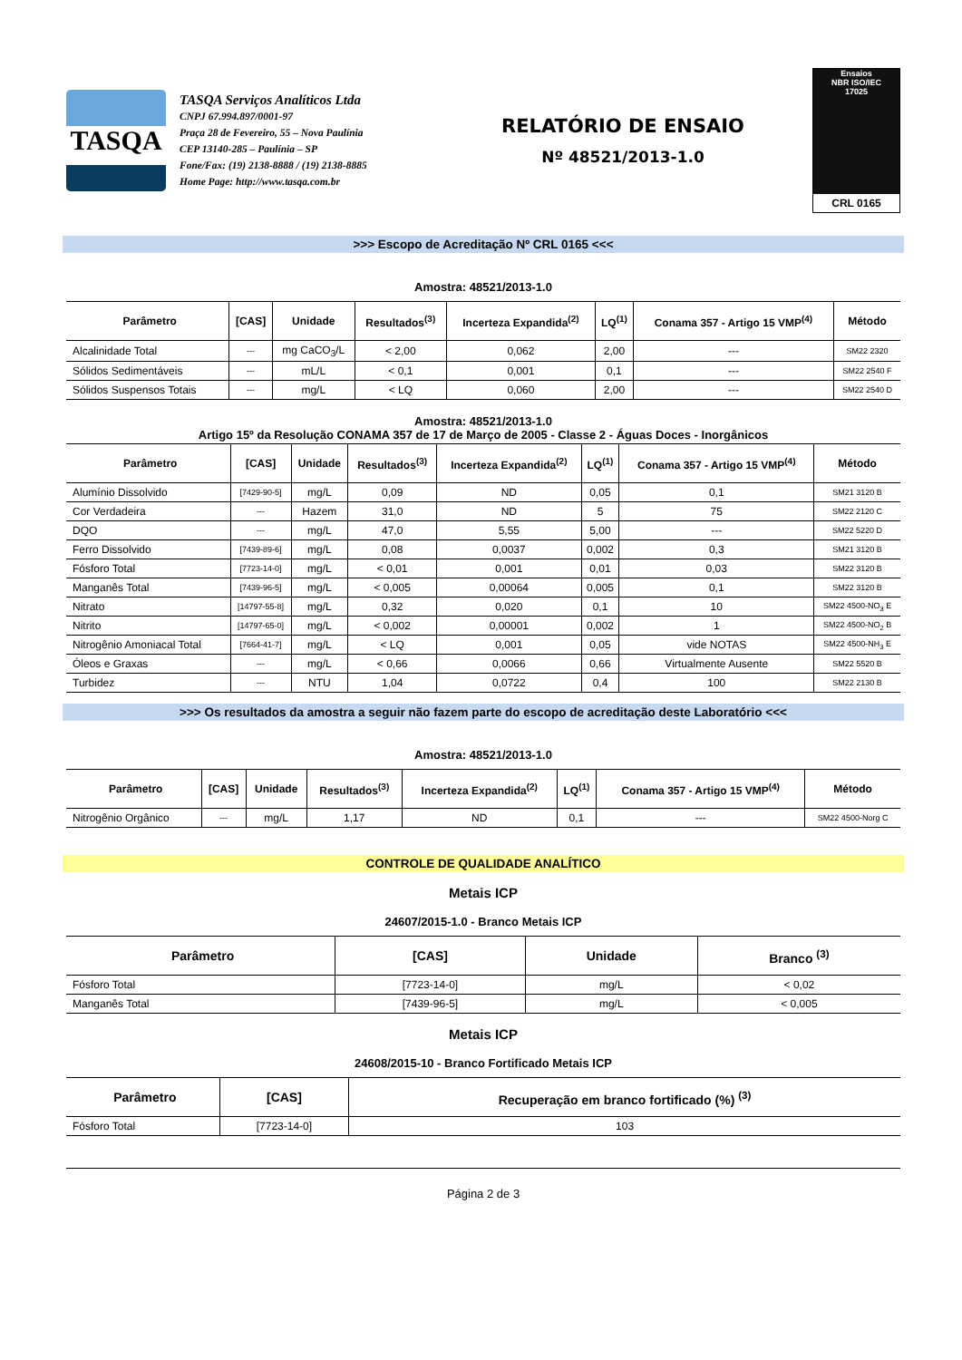TASQA
TASQA Serviços Analíticos Ltda
CNPJ 67.994.897/0001-97
Praça 28 de Fevereiro, 55 – Nova Paulínia
CEP 13140-285 – Paulínia – SP
Fone/Fax: (19) 2138-8888 / (19) 2138-8885
Home Page: http://www.tasqa.com.br
RELATÓRIO DE ENSAIO
Nº 48521/2013-1.0
Ensaios
NBR ISO/IEC
17025
CRL 0165
>>> Escopo de Acreditação Nº CRL 0165 <<<
Amostra: 48521/2013-1.0
| Parâmetro | [CAS] | Unidade | Resultados<sup>(3)</sup> | Incerteza Expandida<sup>(2)</sup> | LQ<sup>(1)</sup> | Conama 357 - Artigo 15 VMP<sup>(4)</sup> | Método |
| --- | --- | --- | --- | --- | --- | --- | --- |
| Alcalinidade Total | --- | mg CaCO<sub>3</sub>/L | < 2,00 | 0,062 | 2,00 | --- | SM22 2320 |
| Sólidos Sedimentáveis | --- | mL/L | < 0,1 | 0,001 | 0,1 | --- | SM22 2540 F |
| Sólidos Suspensos Totais | --- | mg/L | < LQ | 0,060 | 2,00 | --- | SM22 2540 D |
Amostra: 48521/2013-1.0
Artigo 15º da Resolução CONAMA 357 de 17 de Março de 2005 - Classe 2 - Águas Doces - Inorgânicos
| Parâmetro | [CAS] | Unidade | Resultados<sup>(3)</sup> | Incerteza Expandida<sup>(2)</sup> | LQ<sup>(1)</sup> | Conama 357 - Artigo 15 VMP<sup>(4)</sup> | Método |
| --- | --- | --- | --- | --- | --- | --- | --- |
| Alumínio Dissolvido | [7429-90-5] | mg/L | 0,09 | ND | 0,05 | 0,1 | SM21 3120 B |
| Cor Verdadeira | --- | Hazem | 31,0 | ND | 5 | 75 | SM22 2120 C |
| DQO | --- | mg/L | 47,0 | 5,55 | 5,00 | --- | SM22 5220 D |
| Ferro Dissolvido | [7439-89-6] | mg/L | 0,08 | 0,0037 | 0,002 | 0,3 | SM21 3120 B |
| Fósforo Total | [7723-14-0] | mg/L | < 0,01 | 0,001 | 0,01 | 0,03 | SM22 3120 B |
| Manganês Total | [7439-96-5] | mg/L | < 0,005 | 0,00064 | 0,005 | 0,1 | SM22 3120 B |
| Nitrato | [14797-55-8] | mg/L | 0,32 | 0,020 | 0,1 | 10 | SM22 4500-NO<sub>3</sub> E |
| Nitrito | [14797-65-0] | mg/L | < 0,002 | 0,00001 | 0,002 | 1 | SM22 4500-NO<sub>2</sub> B |
| Nitrogênio Amoniacal Total | [7664-41-7] | mg/L | < LQ | 0,001 | 0,05 | vide NOTAS | SM22 4500-NH<sub>3</sub> E |
| Óleos e Graxas | --- | mg/L | < 0,66 | 0,0066 | 0,66 | Virtualmente Ausente | SM22 5520 B |
| Turbidez | --- | NTU | 1,04 | 0,0722 | 0,4 | 100 | SM22 2130 B |
>>> Os resultados da amostra a seguir não fazem parte do escopo de acreditação deste Laboratório <<<
Amostra: 48521/2013-1.0
| Parâmetro | [CAS] | Unidade | Resultados<sup>(3)</sup> | Incerteza Expandida<sup>(2)</sup> | LQ<sup>(1)</sup> | Conama 357 - Artigo 15 VMP<sup>(4)</sup> | Método |
| --- | --- | --- | --- | --- | --- | --- | --- |
| Nitrogênio Orgânico | --- | mg/L | 1,17 | ND | 0,1 | --- | SM22 4500-Norg C |
CONTROLE DE QUALIDADE ANALÍTICO
Metais ICP
24607/2015-1.0 - Branco Metais ICP
| Parâmetro | [CAS] | Unidade | Branco <sup>(3)</sup> |
| --- | --- | --- | --- |
| Fósforo Total | [7723-14-0] | mg/L | < 0,02 |
| Manganês Total | [7439-96-5] | mg/L | < 0,005 |
Metais ICP
24608/2015-10 - Branco Fortificado Metais ICP
| Parâmetro | [CAS] | Recuperação em branco fortificado (%) <sup>(3)</sup> |
| --- | --- | --- |
| Fósforo Total | [7723-14-0] | 103 |
Página 2 de 3